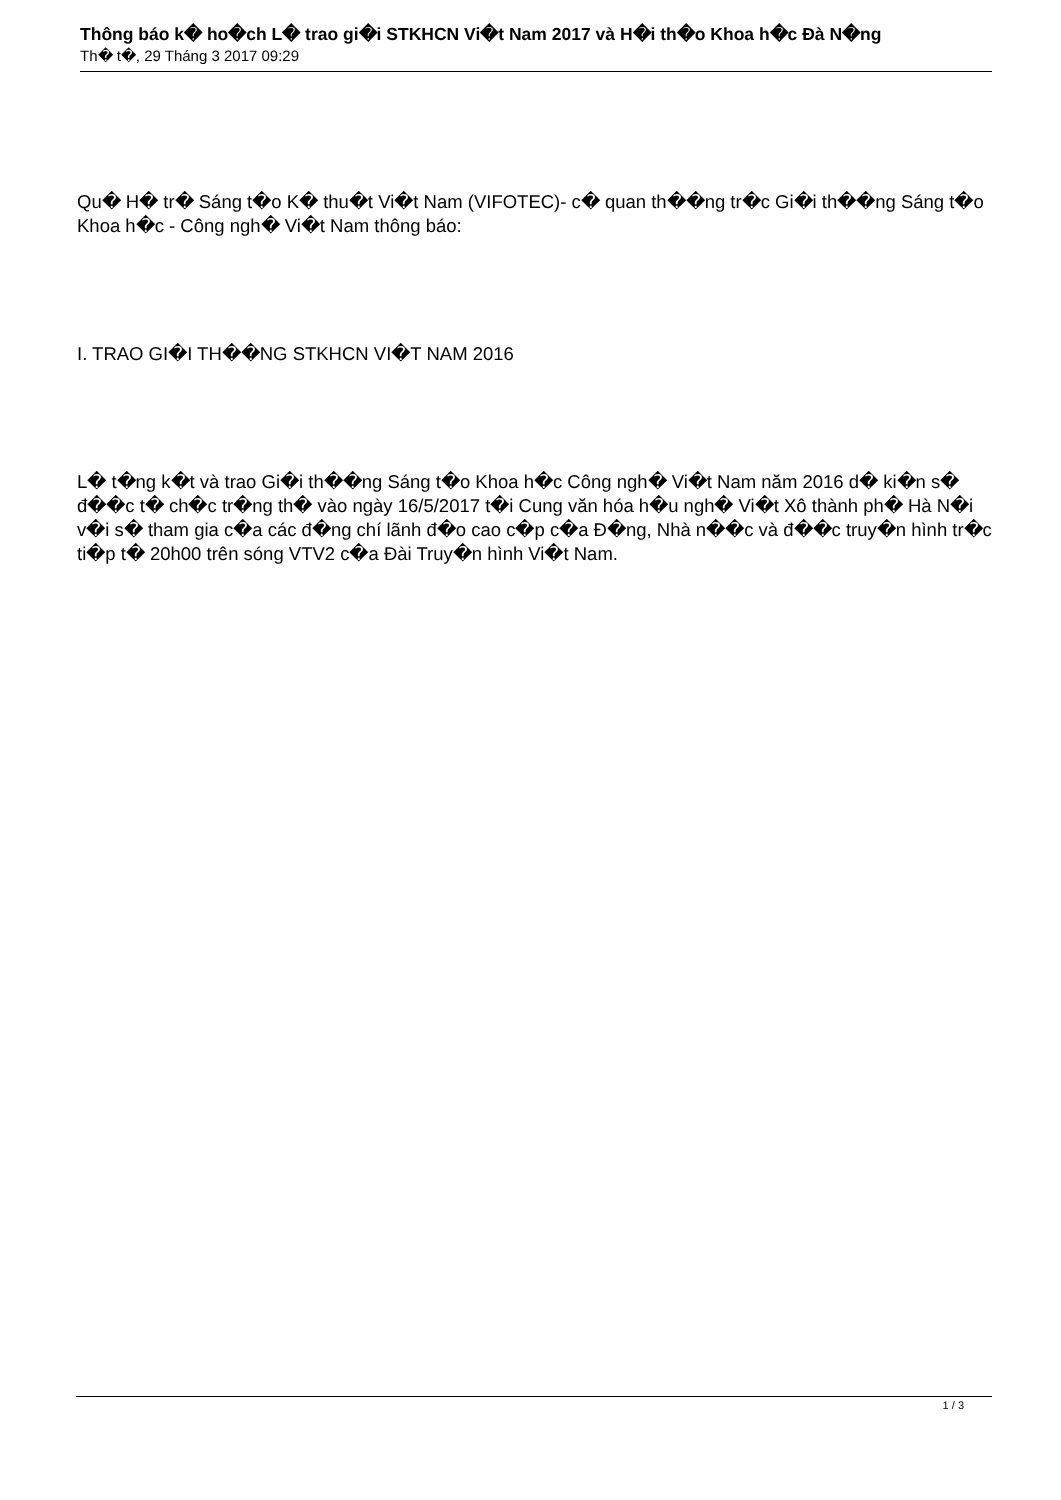Thông báo k� ho�ch L� trao gi�i STKHCN Vi�t Nam 2017 và H�i th�o Khoa h�c Đà N�ng
Th� t�, 29 Tháng 3 2017 09:29
Qu� H� tr� Sáng t�o K� thu�t Vi�t Nam (VIFOTEC)- c� quan th��ng tr�c Gi�i th��ng Sáng t�o Khoa h�c - Công ngh� Vi�t Nam thông báo:
I. TRAO GI�I TH��NG STKHCN VI�T NAM 2016
L� t�ng k�t và trao Gi�i th��ng Sáng t�o Khoa h�c Công ngh� Vi�t Nam năm 2016 d� ki�n s� đ��c t� ch�c tr�ng th� vào ngày 16/5/2017 t�i Cung văn hóa h�u ngh� Vi�t Xô thành ph� Hà N�i v�i s� tham gia c�a các đ�ng chí lãnh đ�o cao c�p c�a Đ�ng, Nhà n��c và đ��c truy�n hình tr�c ti�p t� 20h00 trên sóng VTV2 c�a Đài Truy�n hình Vi�t Nam.
1 / 3